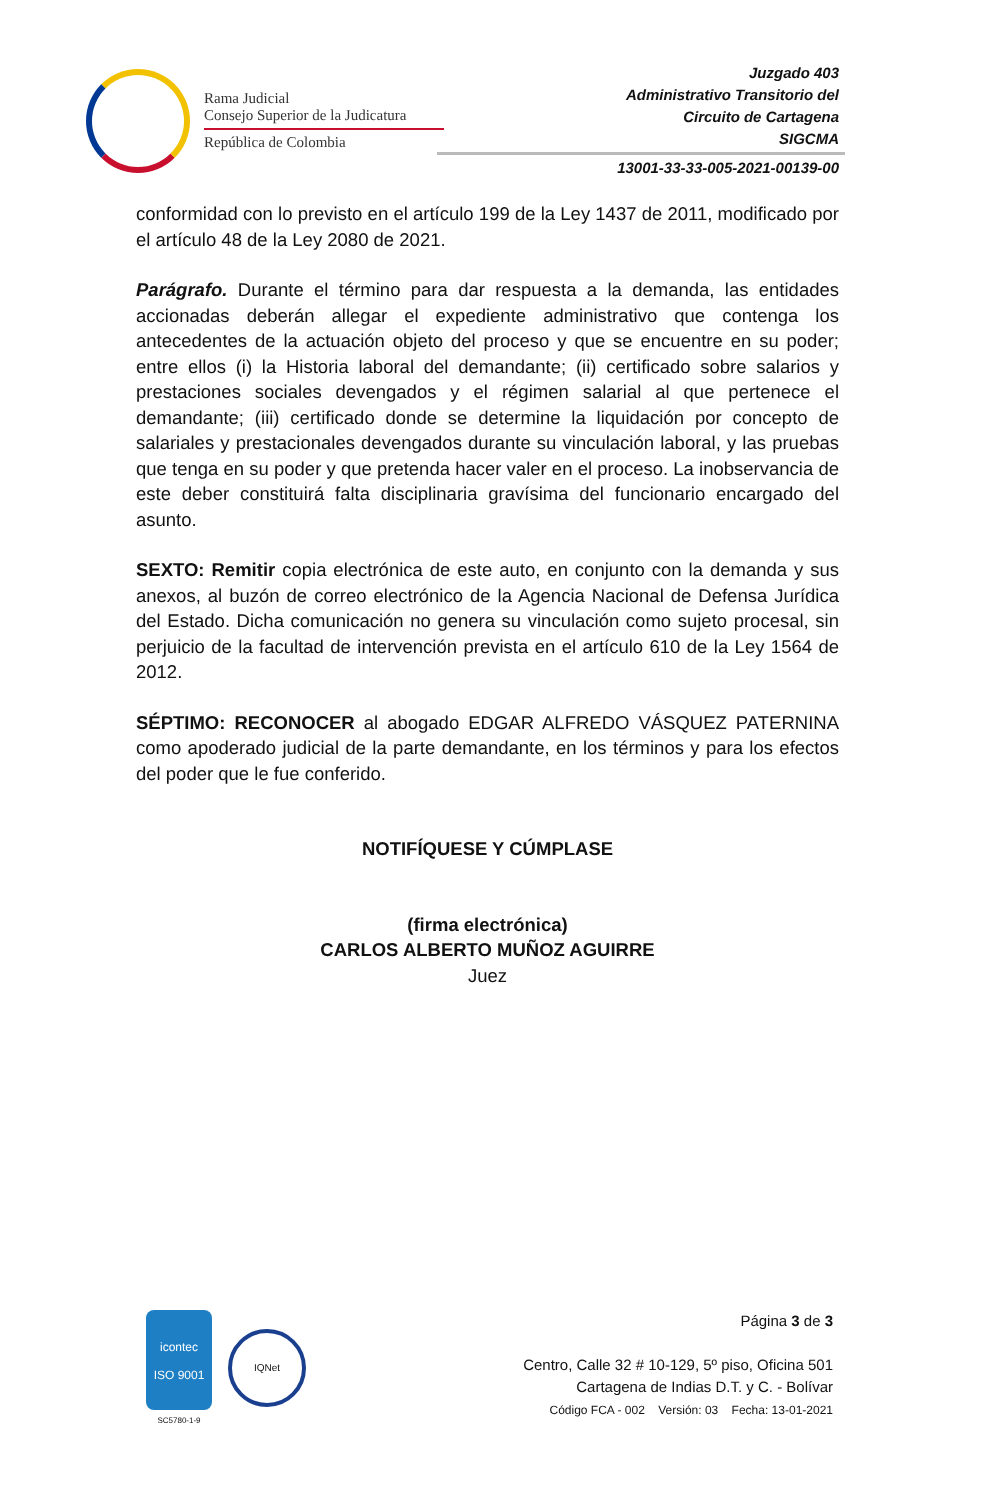Rama Judicial
Consejo Superior de la Judicatura
República de Colombia
Juzgado 403
Administrativo Transitorio del
Circuito de Cartagena
SIGCMA
13001-33-33-005-2021-00139-00
conformidad con lo previsto en el artículo 199 de la Ley 1437 de 2011, modificado por el artículo 48 de la Ley 2080 de 2021.
Parágrafo. Durante el término para dar respuesta a la demanda, las entidades accionadas deberán allegar el expediente administrativo que contenga los antecedentes de la actuación objeto del proceso y que se encuentre en su poder; entre ellos (i) la Historia laboral del demandante; (ii) certificado sobre salarios y prestaciones sociales devengados y el régimen salarial al que pertenece el demandante; (iii) certificado donde se determine la liquidación por concepto de salariales y prestacionales devengados durante su vinculación laboral, y las pruebas que tenga en su poder y que pretenda hacer valer en el proceso. La inobservancia de este deber constituirá falta disciplinaria gravísima del funcionario encargado del asunto.
SEXTO: Remitir copia electrónica de este auto, en conjunto con la demanda y sus anexos, al buzón de correo electrónico de la Agencia Nacional de Defensa Jurídica del Estado. Dicha comunicación no genera su vinculación como sujeto procesal, sin perjuicio de la facultad de intervención prevista en el artículo 610 de la Ley 1564 de 2012.
SÉPTIMO: RECONOCER al abogado EDGAR ALFREDO VÁSQUEZ PATERNINA como apoderado judicial de la parte demandante, en los términos y para los efectos del poder que le fue conferido.
NOTIFÍQUESE Y CÚMPLASE
(firma electrónica)
CARLOS ALBERTO MUÑOZ AGUIRRE
Juez
icontec
ISO 9001
SC5780-1-9
IQNet
Página 3 de 3
Centro, Calle 32 # 10-129, 5º piso, Oficina 501
Cartagena de Indias D.T. y C. - Bolívar
Código FCA - 002 Versión: 03 Fecha: 13-01-2021